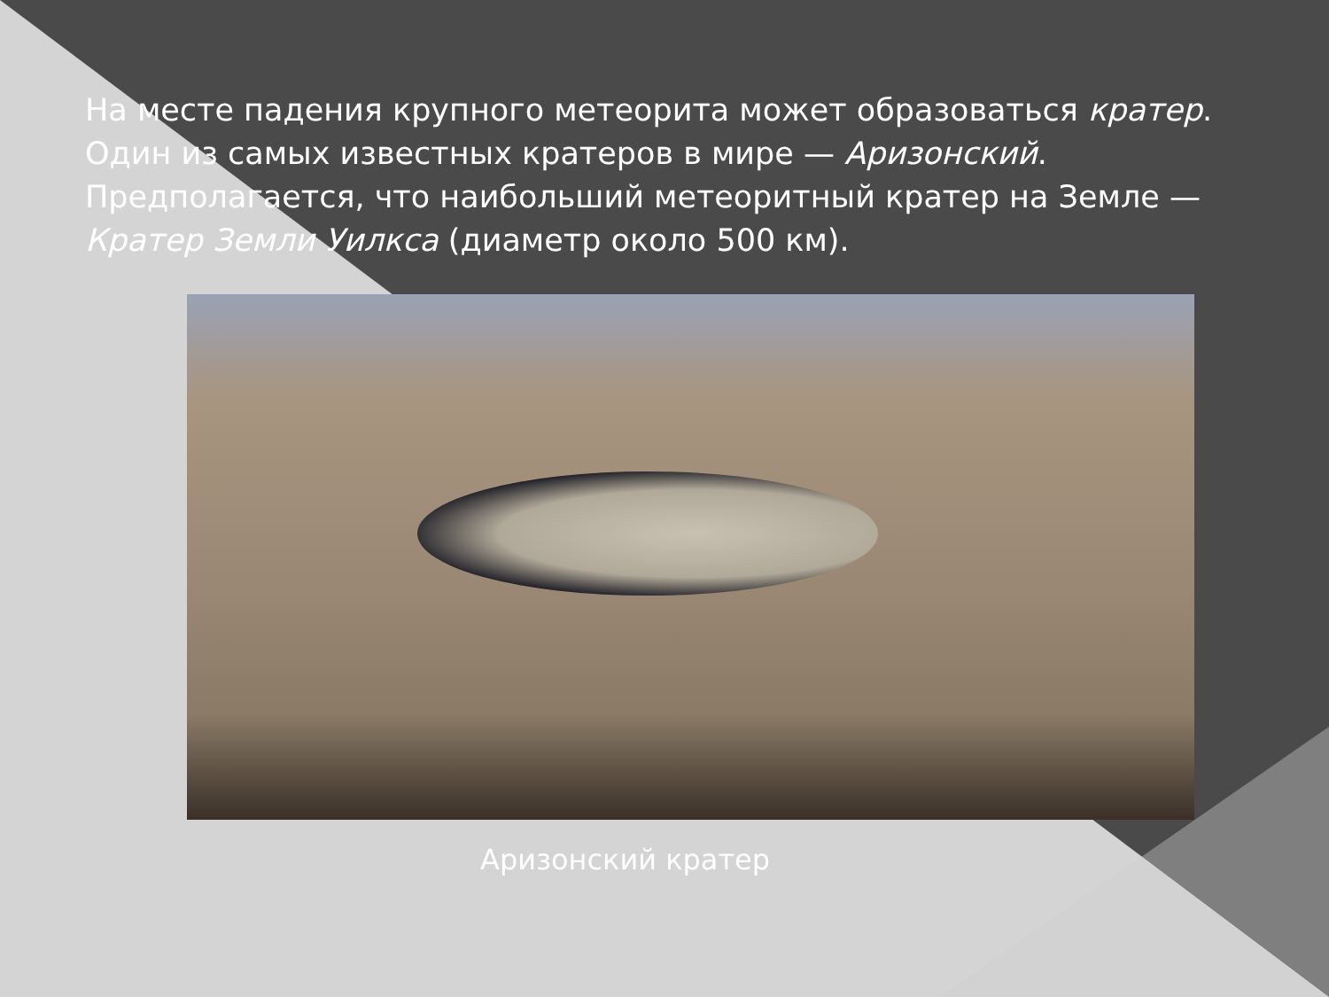На месте падения крупного метеорита может образоваться кратер. Один из самых известных кратеров в мире — Аризонский. Предполагается, что наибольший метеоритный кратер на Земле — Кратер Земли Уилкса (диаметр около 500 км).
Аризонский кратер